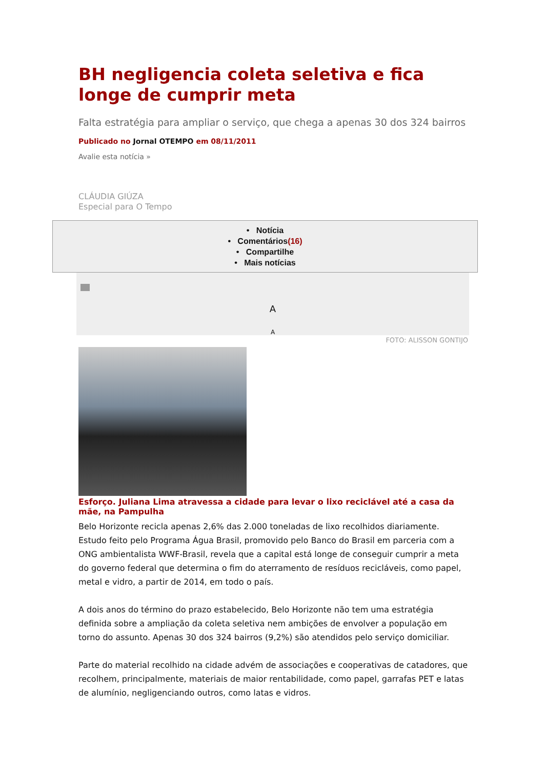BH negligencia coleta seletiva e fica longe de cumprir meta
Falta estratégia para ampliar o serviço, que chega a apenas 30 dos 324 bairros
Publicado no Jornal OTEMPO em 08/11/2011
Avalie esta notícia »
CLÁUDIA GIÚZA
Especial para O Tempo
• Notícia
• Comentários(16)
• Compartilhe
• Mais notícias
A
A
FOTO: ALISSON GONTIJO
Esforço. Juliana Lima atravessa a cidade para levar o lixo reciclável até a casa da mãe, na Pampulha
Belo Horizonte recicla apenas 2,6% das 2.000 toneladas de lixo recolhidos diariamente. Estudo feito pelo Programa Água Brasil, promovido pelo Banco do Brasil em parceria com a ONG ambientalista WWF-Brasil, revela que a capital está longe de conseguir cumprir a meta do governo federal que determina o fim do aterramento de resíduos recicláveis, como papel, metal e vidro, a partir de 2014, em todo o país.
A dois anos do término do prazo estabelecido, Belo Horizonte não tem uma estratégia definida sobre a ampliação da coleta seletiva nem ambições de envolver a população em torno do assunto. Apenas 30 dos 324 bairros (9,2%) são atendidos pelo serviço domiciliar.
Parte do material recolhido na cidade advém de associações e cooperativas de catadores, que recolhem, principalmente, materiais de maior rentabilidade, como papel, garrafas PET e latas de alumínio, negligenciando outros, como latas e vidros.